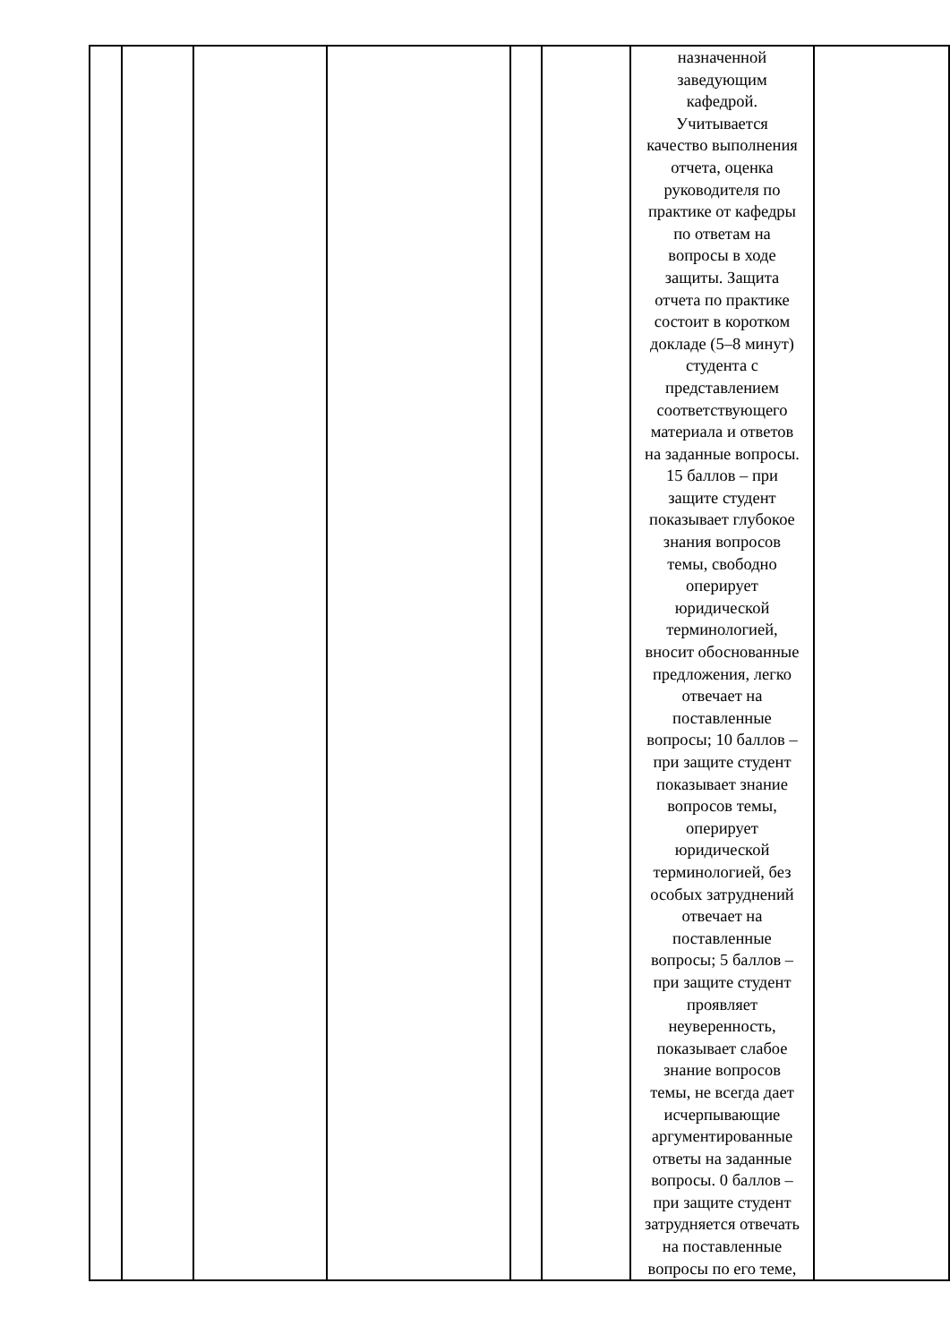| | | | | | | назначенной заведующим кафедрой. Учитывается качество выполнения отчета, оценка руководителя по практике от кафедры по ответам на вопросы в ходе защиты. Защита отчета по практике состоит в коротком докладе (5–8 минут) студента с представлением соответствующего материала и ответов на заданные вопросы. 15 баллов – при защите студент показывает глубокое знания вопросов темы, свободно оперирует юридической терминологией, вносит обоснованные предложения, легко отвечает на поставленные вопросы; 10 баллов – при защите студент показывает знание вопросов темы, оперирует юридической терминологией, без особых затруднений отвечает на поставленные вопросы; 5 баллов – при защите студент проявляет неуверенность, показывает слабое знание вопросов темы, не всегда дает исчерпывающие аргументированные ответы на заданные вопросы. 0 баллов – при защите студент затрудняется отвечать на поставленные вопросы по его теме, | |